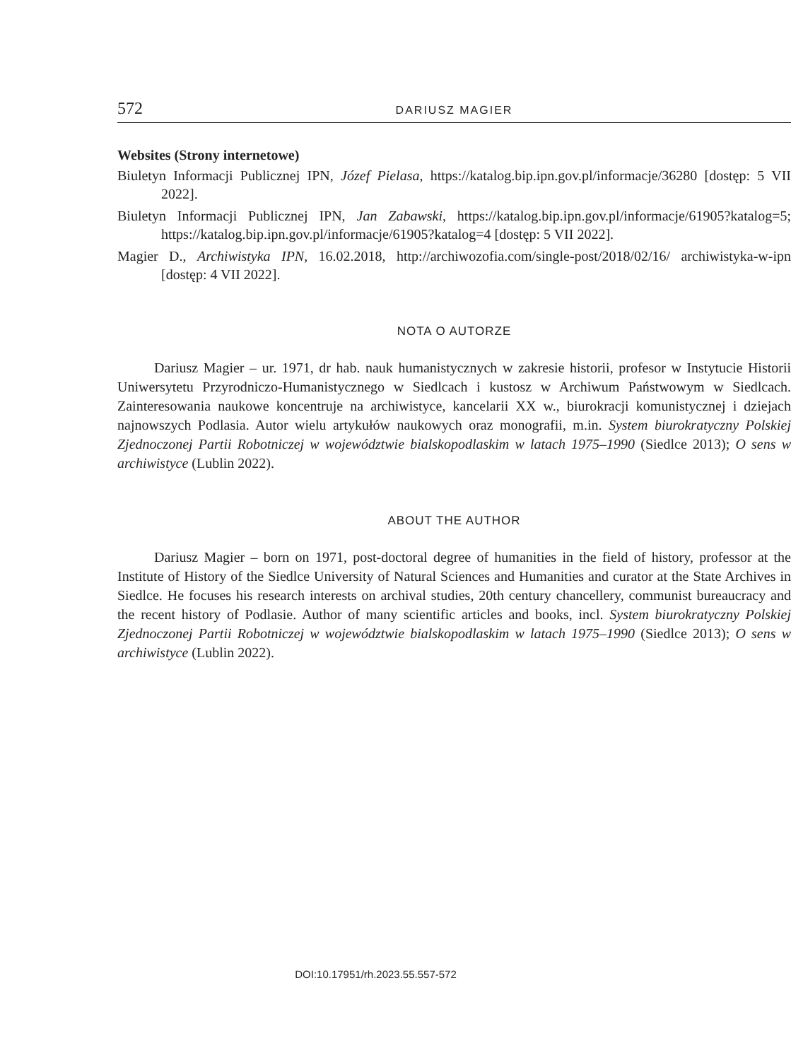572 DARIUSZ MAGIER
Websites (Strony internetowe)
Biuletyn Informacji Publicznej IPN, Józef Pielasa, https://katalog.bip.ipn.gov.pl/informacje/36280 [dostęp: 5 VII 2022].
Biuletyn Informacji Publicznej IPN, Jan Zabawski, https://katalog.bip.ipn.gov.pl/informacje/61905?katalog=5; https://katalog.bip.ipn.gov.pl/informacje/61905?katalog=4 [dostęp: 5 VII 2022].
Magier D., Archiwistyka IPN, 16.02.2018, http://archiwozofia.com/single-post/2018/02/16/ archiwistyka-w-ipn [dostęp: 4 VII 2022].
NOTA O AUTORZE
Dariusz Magier – ur. 1971, dr hab. nauk humanistycznych w zakresie historii, profesor w Instytucie Historii Uniwersytetu Przyrodniczo-Humanistycznego w Siedlcach i kustosz w Archiwum Państwowym w Siedlcach. Zainteresowania naukowe koncentruje na archiwistyce, kancelarii XX w., biurokracji komunistycznej i dziejach najnowszych Podlasia. Autor wielu artykułów naukowych oraz monografii, m.in. System biurokratyczny Polskiej Zjednoczonej Partii Robotniczej w województwie bialskopodlaskim w latach 1975–1990 (Siedlce 2013); O sens w archiwistyce (Lublin 2022).
ABOUT THE AUTHOR
Dariusz Magier – born on 1971, post-doctoral degree of humanities in the field of history, professor at the Institute of History of the Siedlce University of Natural Sciences and Humanities and curator at the State Archives in Siedlce. He focuses his research interests on archival studies, 20th century chancellery, communist bureaucracy and the recent history of Podlasie. Author of many scientific articles and books, incl. System biurokratyczny Polskiej Zjednoczonej Partii Robotniczej w województwie bialskopodlaskim w latach 1975–1990 (Siedlce 2013); O sens w archiwistyce (Lublin 2022).
DOI:10.17951/rh.2023.55.557-572